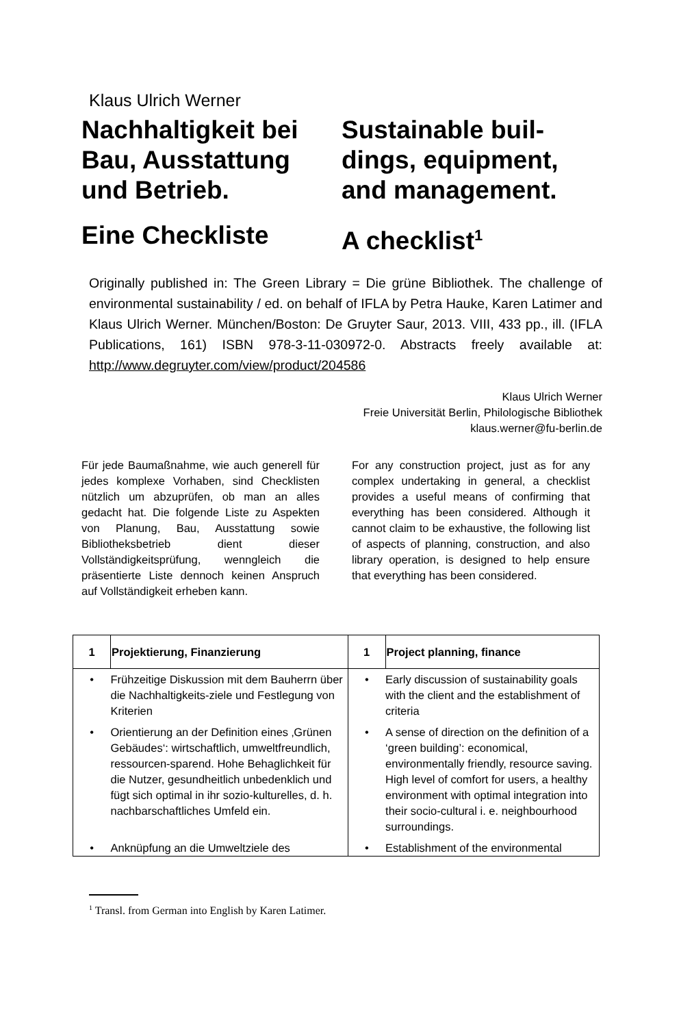Klaus Ulrich Werner
Nachhaltigkeit bei Bau, Ausstattung und Betrieb.
Eine Checkliste
Sustainable buil-dings, equipment, and management.
A checklist<sup>1</sup>
Originally published in: The Green Library = Die grüne Bibliothek. The challenge of environmental sustainability / ed. on behalf of IFLA by Petra Hauke, Karen Latimer and Klaus Ulrich Werner. München/Boston: De Gruyter Saur, 2013. VIII, 433 pp., ill. (IFLA Publications, 161) ISBN 978-3-11-030972-0. Abstracts freely available at: http://www.degruyter.com/view/product/204586
Klaus Ulrich Werner
Freie Universität Berlin, Philologische Bibliothek
klaus.werner@fu-berlin.de
Für jede Baumaßnahme, wie auch generell für jedes komplexe Vorhaben, sind Checklisten nützlich um abzuprüfen, ob man an alles gedacht hat. Die folgende Liste zu Aspekten von Planung, Bau, Ausstattung sowie Bibliotheksbetrieb dient dieser Vollständigkeitsprüfung, wenngleich die präsentierte Liste dennoch keinen Anspruch auf Vollständigkeit erheben kann.
For any construction project, just as for any complex undertaking in general, a checklist provides a useful means of confirming that everything has been considered. Although it cannot claim to be exhaustive, the following list of aspects of planning, construction, and also library operation, is designed to help ensure that everything has been considered.
| 1 | Projektierung, Finanzierung | 1 | Project planning, finance |
| --- | --- | --- | --- |
| • | Frühzeitige Diskussion mit dem Bauherrn über die Nachhaltigkeits-ziele und Festlegung von Kriterien | • | Early discussion of sustainability goals with the client and the establishment of criteria |
| • | Orientierung an der Definition eines ‚Grünen Gebäudes‘: wirtschaftlich, umweltfreundlich, ressourcen-sparend. Hohe Behaglichkeit für die Nutzer, gesundheitlich unbedenklich und fügt sich optimal in ihr sozio-kulturelles, d. h. nachbarschaftliches Umfeld ein. | • | A sense of direction on the definition of a ‘green building’: economical, environmentally friendly, resource saving. High level of comfort for users, a healthy environment with optimal integration into their socio-cultural i. e. neighbourhood surroundings. |
| • | Anknüpfung an die Umweltziele des | • | Establishment of the environmental |
<sup>1</sup> Transl. from German into English by Karen Latimer.